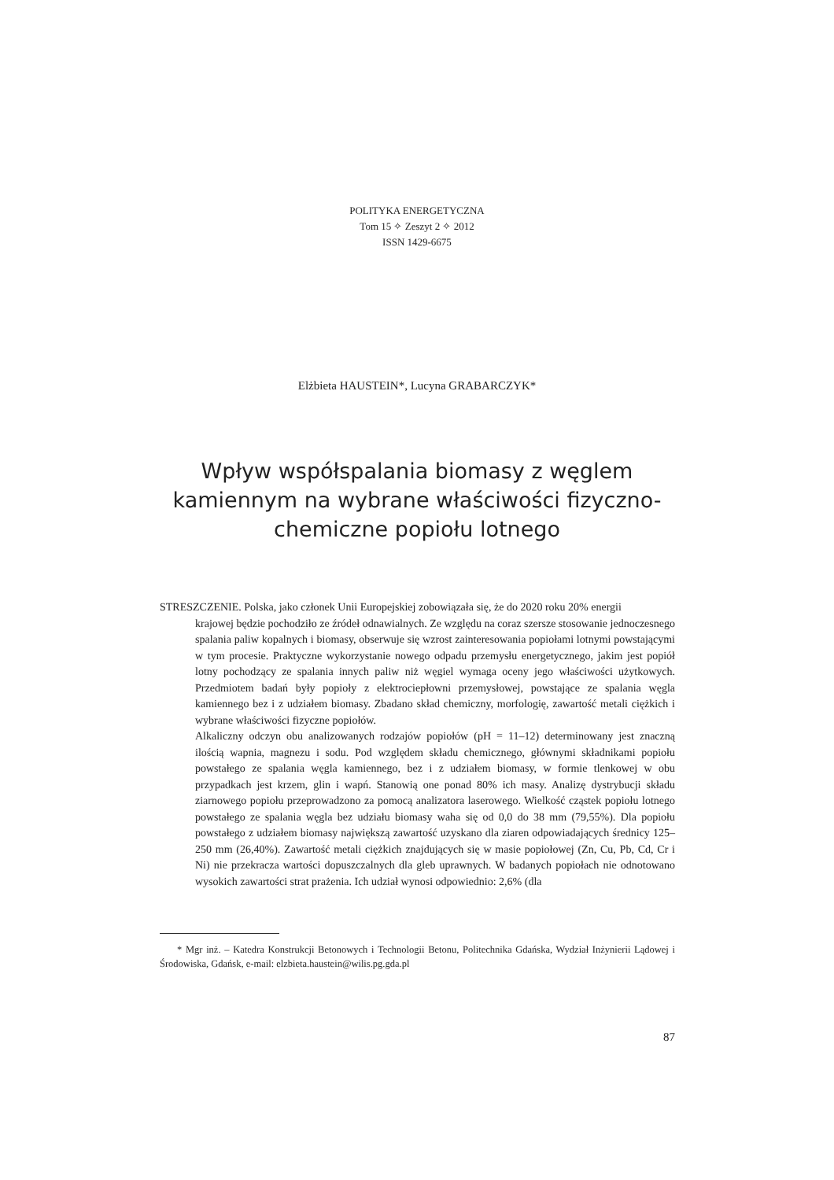POLITYKA ENERGETYCZNA
Tom 15 ✧ Zeszyt 2 ✧ 2012
ISSN 1429-6675
Elżbieta HAUSTEIN*, Lucyna GRABARCZYK*
Wpływ współspalania biomasy z węglem kamiennym na wybrane właściwości fizyczno-chemiczne popiołu lotnego
STRESZCZENIE. Polska, jako członek Unii Europejskiej zobowiązała się, że do 2020 roku 20% energii
krajowej będzie pochodziło ze źródeł odnawialnych. Ze względu na coraz szersze stosowanie jednoczesnego spalania paliw kopalnych i biomasy, obserwuje się wzrost zainteresowania popiołami lotnymi powstającymi w tym procesie. Praktyczne wykorzystanie nowego odpadu przemysłu energetycznego, jakim jest popiół lotny pochodzący ze spalania innych paliw niż węgiel wymaga oceny jego właściwości użytkowych. Przedmiotem badań były popioły z elektrociepłowni przemysłowej, powstające ze spalania węgla kamiennego bez i z udziałem biomasy. Zbadano skład chemiczny, morfologię, zawartość metali ciężkich i wybrane właściwości fizyczne popiołów.
Alkaliczny odczyn obu analizowanych rodzajów popiołów (pH = 11–12) determinowany jest znaczną ilością wapnia, magnezu i sodu. Pod względem składu chemicznego, głównymi składnikami popiołu powstałego ze spalania węgla kamiennego, bez i z udziałem biomasy, w formie tlenkowej w obu przypadkach jest krzem, glin i wapń. Stanowią one ponad 80% ich masy. Analizę dystrybucji składu ziarnowego popiołu przeprowadzono za pomocą analizatora laserowego. Wielkość cząstek popiołu lotnego powstałego ze spalania węgla bez udziału biomasy waha się od 0,0 do 38 mm (79,55%). Dla popiołu powstałego z udziałem biomasy największą zawartość uzyskano dla ziaren odpowiadających średnicy 125–250 mm (26,40%). Zawartość metali ciężkich znajdujących się w masie popiołowej (Zn, Cu, Pb, Cd, Cr i Ni) nie przekracza wartości dopuszczalnych dla gleb uprawnych. W badanych popiołach nie odnotowano wysokich zawartości strat prażenia. Ich udział wynosi odpowiednio: 2,6% (dla
* Mgr inż. – Katedra Konstrukcji Betonowych i Technologii Betonu, Politechnika Gdańska, Wydział Inżynierii Lądowej i Środowiska, Gdańsk, e-mail: elzbieta.haustein@wilis.pg.gda.pl
87